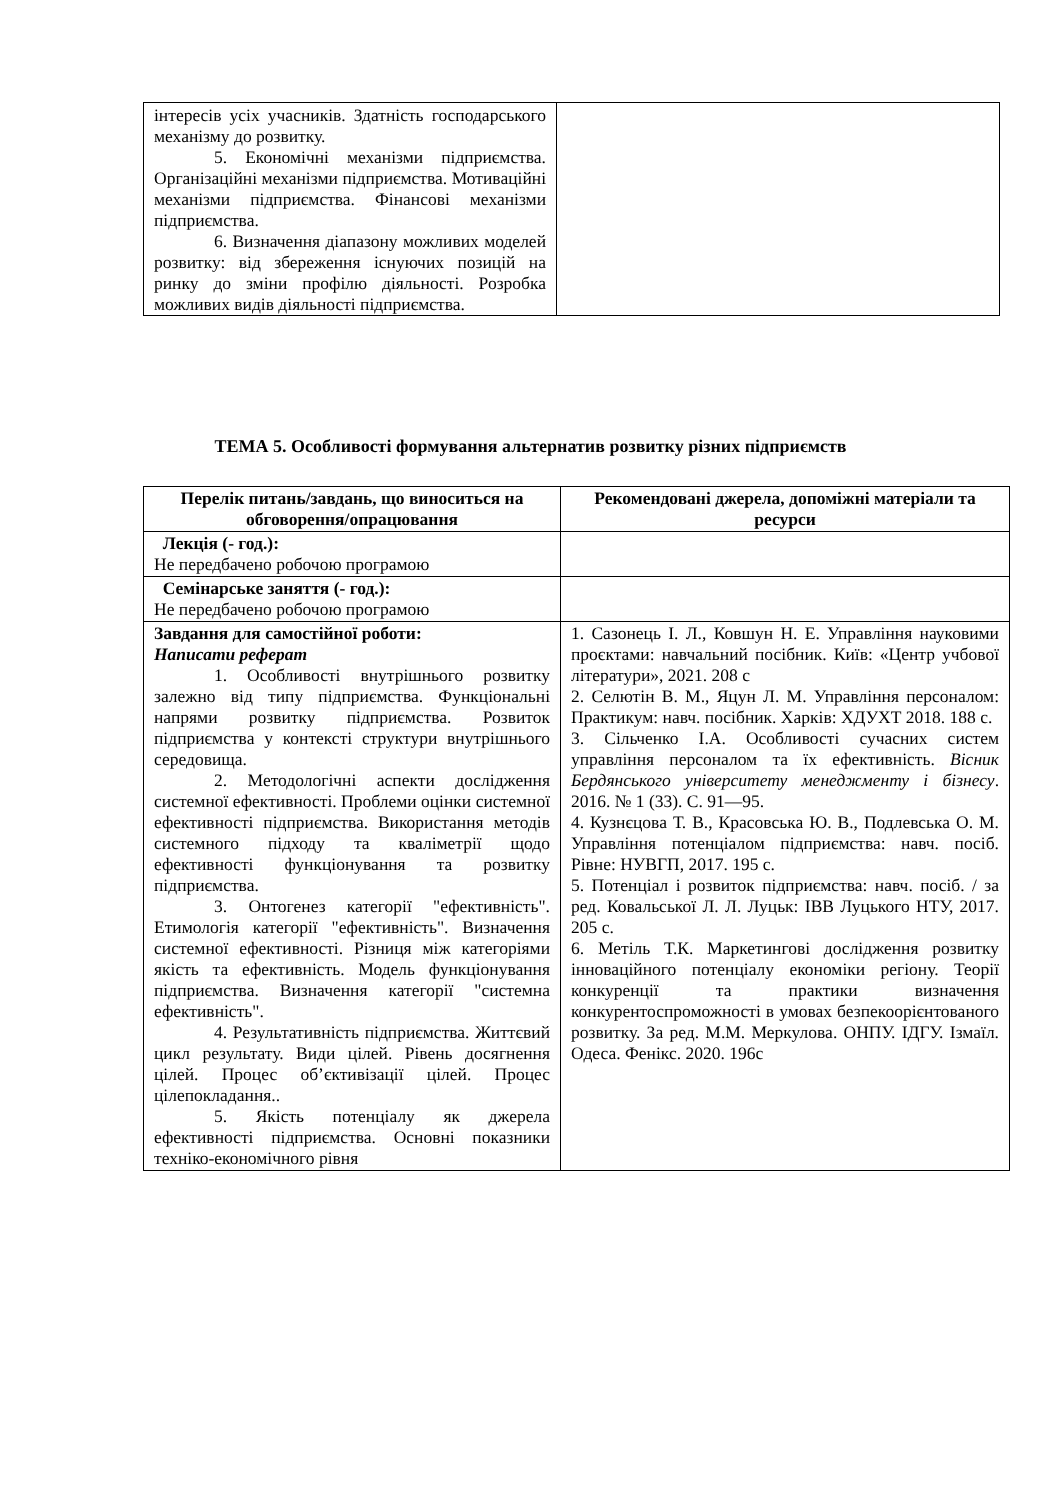| інтересів усіх учасників. Здатність господарського механізму до розвитку. 5. Економічні механізми підприємства. Організаційні механізми підприємства. Мотиваційні механізми підприємства. Фінансові механізми підприємства. 6. Визначення діапазону можливих моделей розвитку: від збереження існуючих позицій на ринку до зміни профілю діяльності. Розробка можливих видів діяльності підприємства. | |
ТЕМА 5. Особливості формування альтернатив розвитку різних підприємств
| Перелік питань/завдань, що виноситься на обговорення/опрацювання | Рекомендовані джерела, допоміжні матеріали та ресурси |
| --- | --- |
| Лекція (- год.): Не передбачено робочою програмою | |
| Семінарське заняття (- год.): Не передбачено робочою програмою | |
| Завдання для самостійної роботи: Написати реферат 1. Особливості внутрішнього розвитку залежно від типу підприємства. Функціональні напрями розвитку підприємства. Розвиток підприємства у контексті структури внутрішнього середовища. 2. Методологічні аспекти дослідження системної ефективності. Проблеми оцінки системної ефективності підприємства. Використання методів системного підходу та кваліметрії щодо ефективності функціонування та розвитку підприємства. 3. Онтогенез категорії "ефективність". Етимологія категорії "ефективність". Визначення системної ефективності. Різниця між категоріями якість та ефективність. Модель функціонування підприємства. Визначення категорії "системна ефективність". 4. Результативність підприємства. Життєвий цикл результату. Види цілей. Рівень досягнення цілей. Процес об’єктивізації цілей. Процес цілепокладання.. 5. Якість потенціалу як джерела ефективності підприємства. Основні показники техніко-економічного рівня | 1. Сазонець І. Л., Ковшун Н. Е. Управління науковими проєктами: навчальний посібник. Київ: «Центр учбової літератури», 2021. 208 с 2. Селютін В. М., Яцун Л. М. Управління персоналом: Практикум: навч. посібник. Харків: ХДУХТ 2018. 188 с. 3. Сільченко І.А. Особливості сучасних систем управління персоналом та їх ефективність. Вісник Бердянського університету менеджменту і бізнесу . 2016. № 1 (33). С. 91—95. 4. Кузнєцова Т. В., Красовська Ю. В., Подлевська О. М. Управління потенціалом підприємства: навч. посіб. Рівне: НУВГП, 2017. 195 с. 5. Потенціал і розвиток підприємства: навч. посіб. / за ред. Ковальської Л. Л. Луцьк: ІВВ Луцького НТУ, 2017. 205 с. 6. Метіль Т.К. Маркетингові дослідження розвитку інноваційного потенціалу економіки регіону. Теорії конкуренції та практики визначення конкурентоспроможності в умовах безпекоорієнтованого розвитку. За ред. М.М. Меркулова. ОНПУ. ІДГУ. Ізмаїл. Одеса. Фенікс. 2020. 196с |